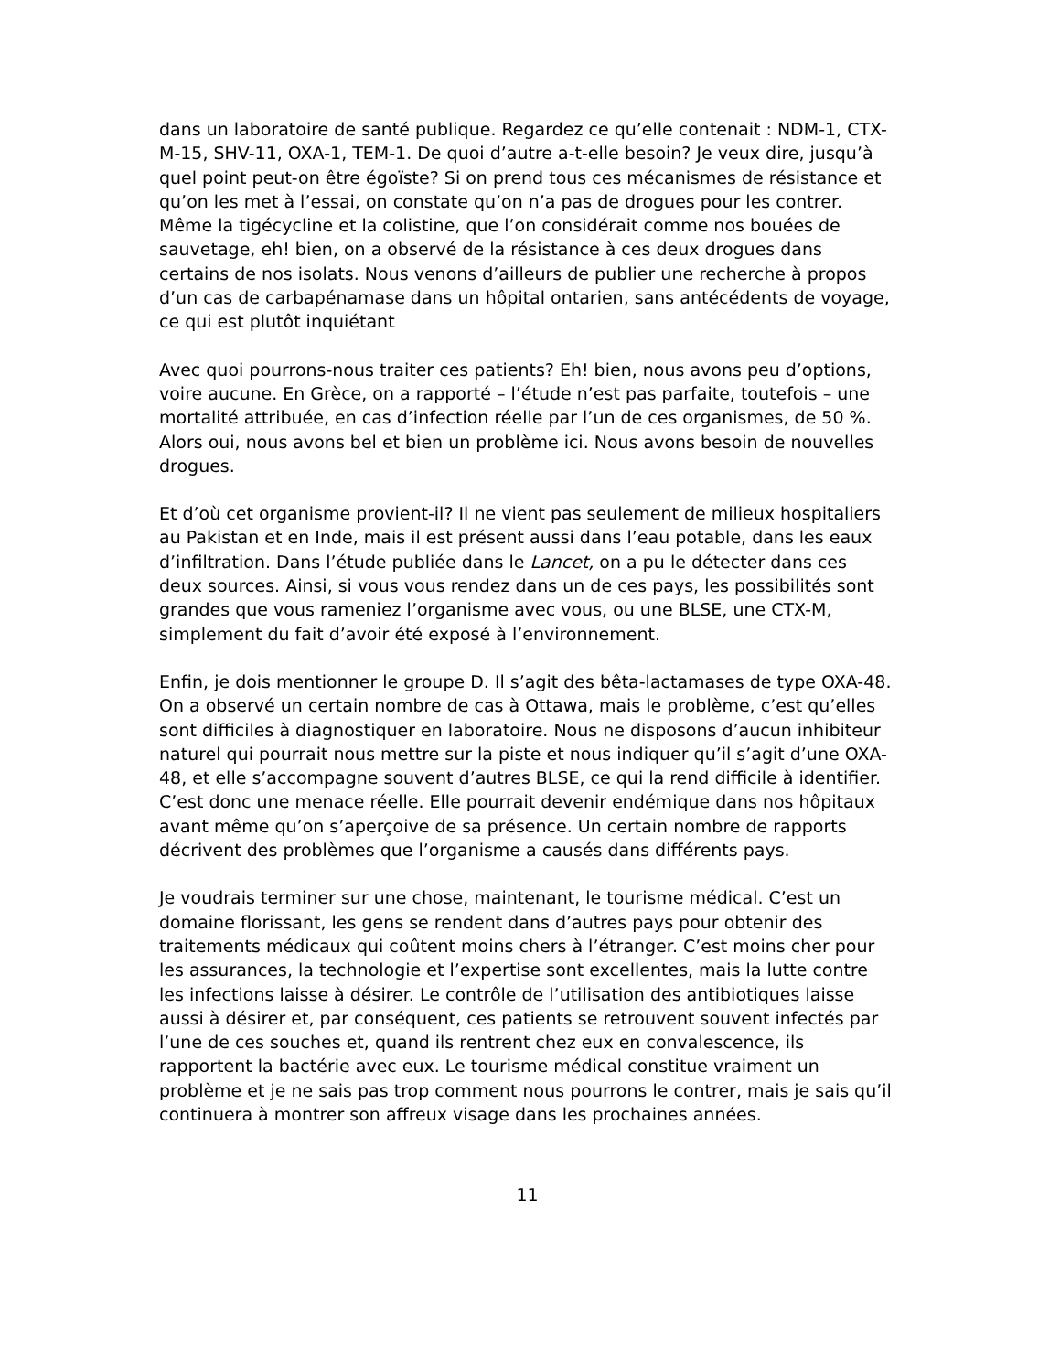dans un laboratoire de santé publique. Regardez ce qu’elle contenait : NDM-1, CTX-M-15, SHV-11, OXA-1, TEM-1. De quoi d’autre a-t-elle besoin? Je veux dire, jusqu’à quel point peut-on être égoïste? Si on prend tous ces mécanismes de résistance et qu’on les met à l’essai, on constate qu’on n’a pas de drogues pour les contrer. Même la tigécycline et la colistine, que l’on considérait comme nos bouées de sauvetage, eh! bien, on a observé de la résistance à ces deux drogues dans certains de nos isolats. Nous venons d’ailleurs de publier une recherche à propos d’un cas de carbapénamase dans un hôpital ontarien, sans antécédents de voyage, ce qui est plutôt inquiétant
Avec quoi pourrons-nous traiter ces patients? Eh! bien, nous avons peu d’options, voire aucune. En Grèce, on a rapporté – l’étude n’est pas parfaite, toutefois – une mortalité attribuée, en cas d’infection réelle par l’un de ces organismes, de 50 %. Alors oui, nous avons bel et bien un problème ici. Nous avons besoin de nouvelles drogues.
Et d’où cet organisme provient-il? Il ne vient pas seulement de milieux hospitaliers au Pakistan et en Inde, mais il est présent aussi dans l’eau potable, dans les eaux d’infiltration. Dans l’étude publiée dans le Lancet, on a pu le détecter dans ces deux sources. Ainsi, si vous vous rendez dans un de ces pays, les possibilités sont grandes que vous rameniez l’organisme avec vous, ou une BLSE, une CTX-M, simplement du fait d’avoir été exposé à l’environnement.
Enfin, je dois mentionner le groupe D. Il s’agit des bêta-lactamases de type OXA-48. On a observé un certain nombre de cas à Ottawa, mais le problème, c’est qu’elles sont difficiles à diagnostiquer en laboratoire. Nous ne disposons d’aucun inhibiteur naturel qui pourrait nous mettre sur la piste et nous indiquer qu’il s’agit d’une OXA-48, et elle s’accompagne souvent d’autres BLSE, ce qui la rend difficile à identifier. C’est donc une menace réelle. Elle pourrait devenir endémique dans nos hôpitaux avant même qu’on s’aperçoive de sa présence. Un certain nombre de rapports décrivent des problèmes que l’organisme a causés dans différents pays.
Je voudrais terminer sur une chose, maintenant, le tourisme médical. C’est un domaine florissant, les gens se rendent dans d’autres pays pour obtenir des traitements médicaux qui coûtent moins chers à l’étranger. C’est moins cher pour les assurances, la technologie et l’expertise sont excellentes, mais la lutte contre les infections laisse à désirer. Le contrôle de l’utilisation des antibiotiques laisse aussi à désirer et, par conséquent, ces patients se retrouvent souvent infectés par l’une de ces souches et, quand ils rentrent chez eux en convalescence, ils rapportent la bactérie avec eux. Le tourisme médical constitue vraiment un problème et je ne sais pas trop comment nous pourrons le contrer, mais je sais qu’il continuera à montrer son affreux visage dans les prochaines années.
11